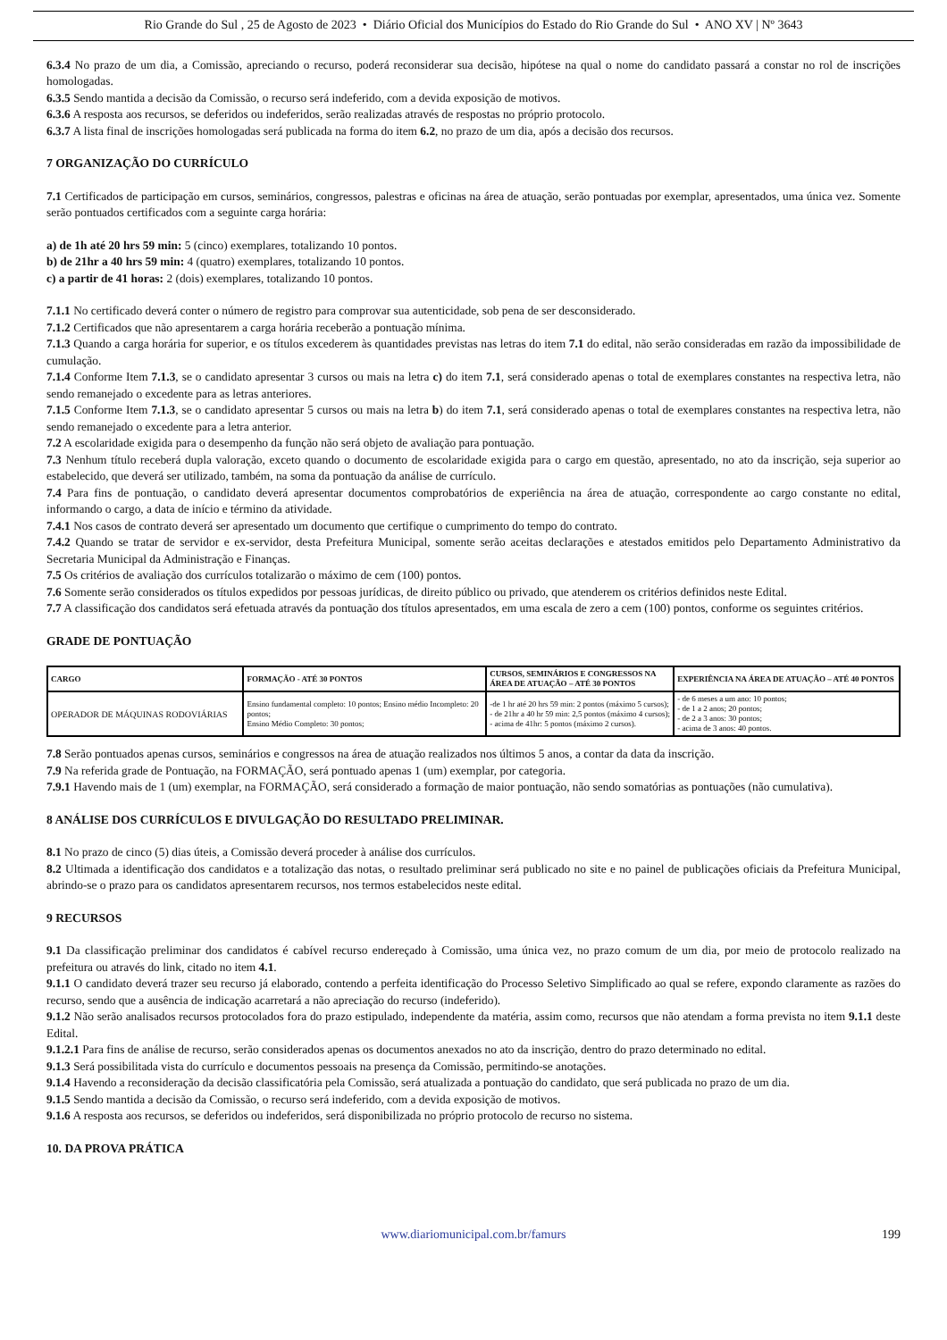Rio Grande do Sul , 25 de Agosto de 2023 • Diário Oficial dos Municípios do Estado do Rio Grande do Sul • ANO XV | Nº 3643
6.3.4 No prazo de um dia, a Comissão, apreciando o recurso, poderá reconsiderar sua decisão, hipótese na qual o nome do candidato passará a constar no rol de inscrições homologadas.
6.3.5 Sendo mantida a decisão da Comissão, o recurso será indeferido, com a devida exposição de motivos.
6.3.6 A resposta aos recursos, se deferidos ou indeferidos, serão realizadas através de respostas no próprio protocolo.
6.3.7 A lista final de inscrições homologadas será publicada na forma do item 6.2, no prazo de um dia, após a decisão dos recursos.
7 ORGANIZAÇÃO DO CURRÍCULO
7.1 Certificados de participação em cursos, seminários, congressos, palestras e oficinas na área de atuação, serão pontuadas por exemplar, apresentados, uma única vez. Somente serão pontuados certificados com a seguinte carga horária:
a) de 1h até 20 hrs 59 min: 5 (cinco) exemplares, totalizando 10 pontos.
b) de 21hr a 40 hrs 59 min: 4 (quatro) exemplares, totalizando 10 pontos.
c) a partir de 41 horas: 2 (dois) exemplares, totalizando 10 pontos.
7.1.1 No certificado deverá conter o número de registro para comprovar sua autenticidade, sob pena de ser desconsiderado.
7.1.2 Certificados que não apresentarem a carga horária receberão a pontuação mínima.
7.1.3 Quando a carga horária for superior, e os títulos excederem às quantidades previstas nas letras do item 7.1 do edital, não serão consideradas em razão da impossibilidade de cumulação.
7.1.4 Conforme Item 7.1.3, se o candidato apresentar 3 cursos ou mais na letra c) do item 7.1, será considerado apenas o total de exemplares constantes na respectiva letra, não sendo remanejado o excedente para as letras anteriores.
7.1.5 Conforme Item 7.1.3, se o candidato apresentar 5 cursos ou mais na letra b) do item 7.1, será considerado apenas o total de exemplares constantes na respectiva letra, não sendo remanejado o excedente para a letra anterior.
7.2 A escolaridade exigida para o desempenho da função não será objeto de avaliação para pontuação.
7.3 Nenhum título receberá dupla valoração, exceto quando o documento de escolaridade exigida para o cargo em questão, apresentado, no ato da inscrição, seja superior ao estabelecido, que deverá ser utilizado, também, na soma da pontuação da análise de currículo.
7.4 Para fins de pontuação, o candidato deverá apresentar documentos comprobatórios de experiência na área de atuação, correspondente ao cargo constante no edital, informando o cargo, a data de início e término da atividade.
7.4.1 Nos casos de contrato deverá ser apresentado um documento que certifique o cumprimento do tempo do contrato.
7.4.2 Quando se tratar de servidor e ex-servidor, desta Prefeitura Municipal, somente serão aceitas declarações e atestados emitidos pelo Departamento Administrativo da Secretaria Municipal da Administração e Finanças.
7.5 Os critérios de avaliação dos currículos totalizarão o máximo de cem (100) pontos.
7.6 Somente serão considerados os títulos expedidos por pessoas jurídicas, de direito público ou privado, que atenderem os critérios definidos neste Edital.
7.7 A classificação dos candidatos será efetuada através da pontuação dos títulos apresentados, em uma escala de zero a cem (100) pontos, conforme os seguintes critérios.
GRADE DE PONTUAÇÃO
| CARGO | FORMAÇÃO - ATÉ 30 PONTOS | CURSOS, SEMINÁRIOS E CONGRESSOS NA ÁREA DE ATUAÇÃO – ATÉ 30 PONTOS | EXPERIÊNCIA NA ÁREA DE ATUAÇÃO – ATÉ 40 PONTOS |
| --- | --- | --- | --- |
| OPERADOR DE MÁQUINAS RODOVIÁRIAS | Ensino fundamental completo: 10 pontos; Ensino médio Incompleto: 20 pontos; Ensino Médio Completo: 30 pontos; | -de 1 hr até 20 hrs 59 min: 2 pontos (máximo 5 cursos); - de 21hr a 40 hr 59 min: 2,5 pontos (máximo 4 cursos); - acima de 41hr: 5 pontos (máximo 2 cursos). | - de 6 meses a um ano: 10 pontos; - de 1 a 2 anos; 20 pontos; - de 2 a 3 anos: 30 pontos; - acima de 3 anos: 40 pontos. |
7.8 Serão pontuados apenas cursos, seminários e congressos na área de atuação realizados nos últimos 5 anos, a contar da data da inscrição.
7.9 Na referida grade de Pontuação, na FORMAÇÃO, será pontuado apenas 1 (um) exemplar, por categoria.
7.9.1 Havendo mais de 1 (um) exemplar, na FORMAÇÃO, será considerado a formação de maior pontuação, não sendo somatórias as pontuações (não cumulativa).
8 ANÁLISE DOS CURRÍCULOS E DIVULGAÇÃO DO RESULTADO PRELIMINAR.
8.1 No prazo de cinco (5) dias úteis, a Comissão deverá proceder à análise dos currículos.
8.2 Ultimada a identificação dos candidatos e a totalização das notas, o resultado preliminar será publicado no site e no painel de publicações oficiais da Prefeitura Municipal, abrindo-se o prazo para os candidatos apresentarem recursos, nos termos estabelecidos neste edital.
9 RECURSOS
9.1 Da classificação preliminar dos candidatos é cabível recurso endereçado à Comissão, uma única vez, no prazo comum de um dia, por meio de protocolo realizado na prefeitura ou através do link, citado no item 4.1.
9.1.1 O candidato deverá trazer seu recurso já elaborado, contendo a perfeita identificação do Processo Seletivo Simplificado ao qual se refere, expondo claramente as razões do recurso, sendo que a ausência de indicação acarretará a não apreciação do recurso (indeferido).
9.1.2 Não serão analisados recursos protocolados fora do prazo estipulado, independente da matéria, assim como, recursos que não atendam a forma prevista no item 9.1.1 deste Edital.
9.1.2.1 Para fins de análise de recurso, serão considerados apenas os documentos anexados no ato da inscrição, dentro do prazo determinado no edital.
9.1.3 Será possibilitada vista do currículo e documentos pessoais na presença da Comissão, permitindo-se anotações.
9.1.4 Havendo a reconsideração da decisão classificatória pela Comissão, será atualizada a pontuação do candidato, que será publicada no prazo de um dia.
9.1.5 Sendo mantida a decisão da Comissão, o recurso será indeferido, com a devida exposição de motivos.
9.1.6 A resposta aos recursos, se deferidos ou indeferidos, será disponibilizada no próprio protocolo de recurso no sistema.
10. DA PROVA PRÁTICA
www.diariomunicipal.com.br/famurs 199